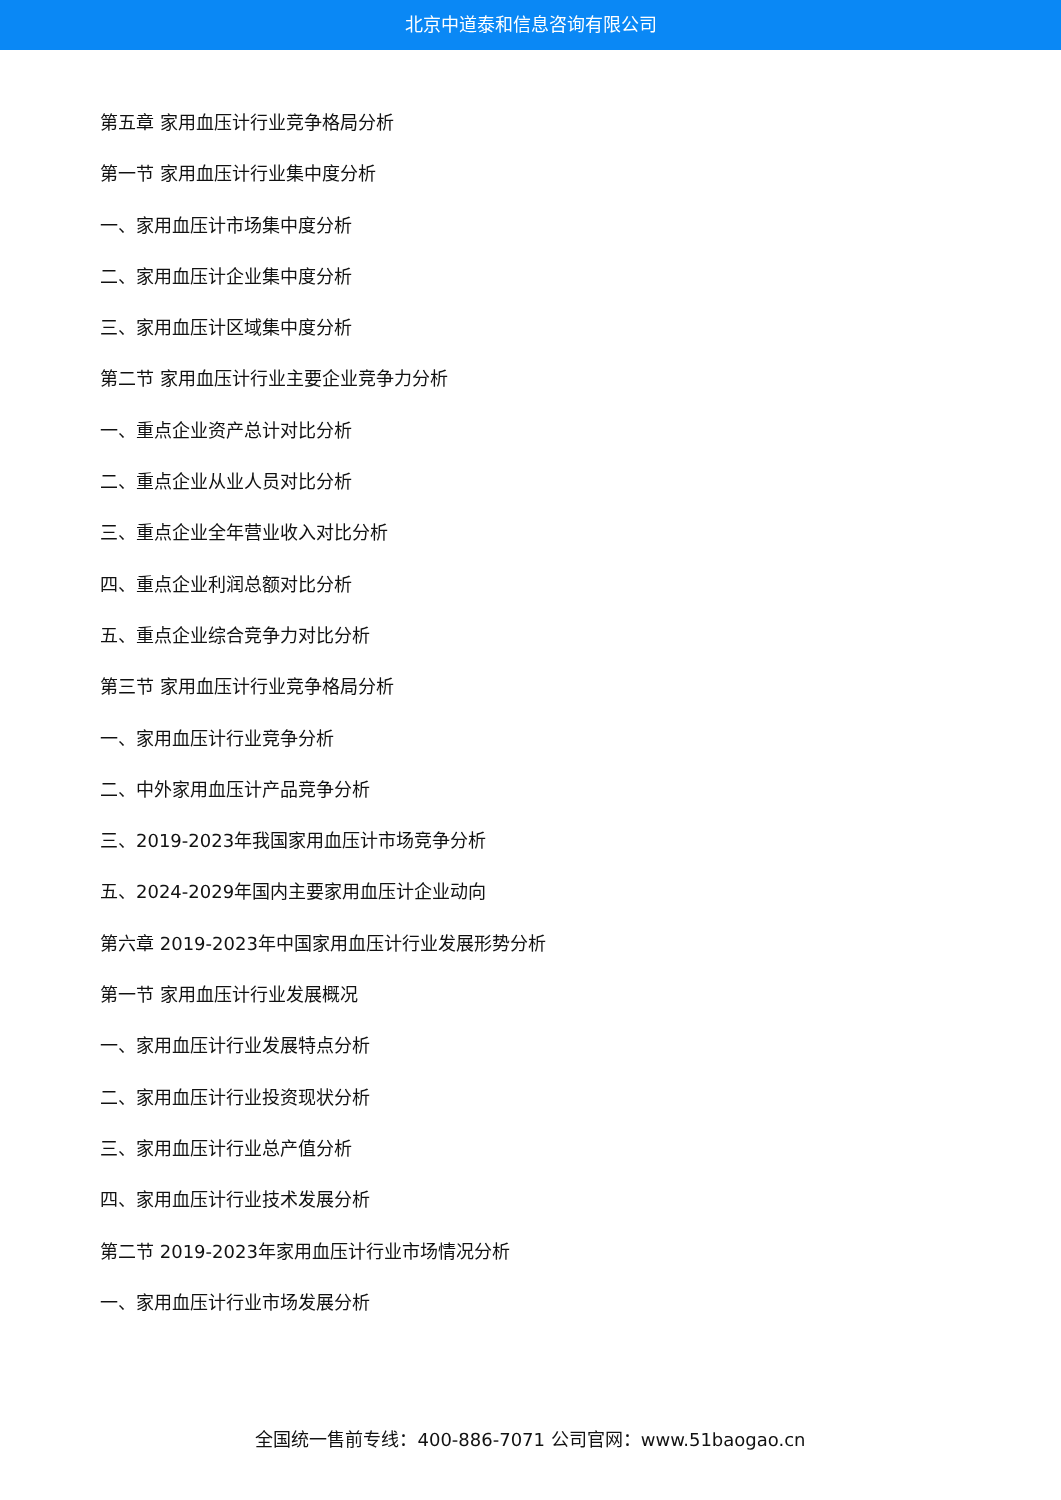北京中道泰和信息咨询有限公司
第五章 家用血压计行业竞争格局分析
第一节 家用血压计行业集中度分析
一、家用血压计市场集中度分析
二、家用血压计企业集中度分析
三、家用血压计区域集中度分析
第二节 家用血压计行业主要企业竞争力分析
一、重点企业资产总计对比分析
二、重点企业从业人员对比分析
三、重点企业全年营业收入对比分析
四、重点企业利润总额对比分析
五、重点企业综合竞争力对比分析
第三节 家用血压计行业竞争格局分析
一、家用血压计行业竞争分析
二、中外家用血压计产品竞争分析
三、2019-2023年我国家用血压计市场竞争分析
五、2024-2029年国内主要家用血压计企业动向
第六章 2019-2023年中国家用血压计行业发展形势分析
第一节 家用血压计行业发展概况
一、家用血压计行业发展特点分析
二、家用血压计行业投资现状分析
三、家用血压计行业总产值分析
四、家用血压计行业技术发展分析
第二节 2019-2023年家用血压计行业市场情况分析
一、家用血压计行业市场发展分析
全国统一售前专线：400-886-7071 公司官网：www.51baogao.cn